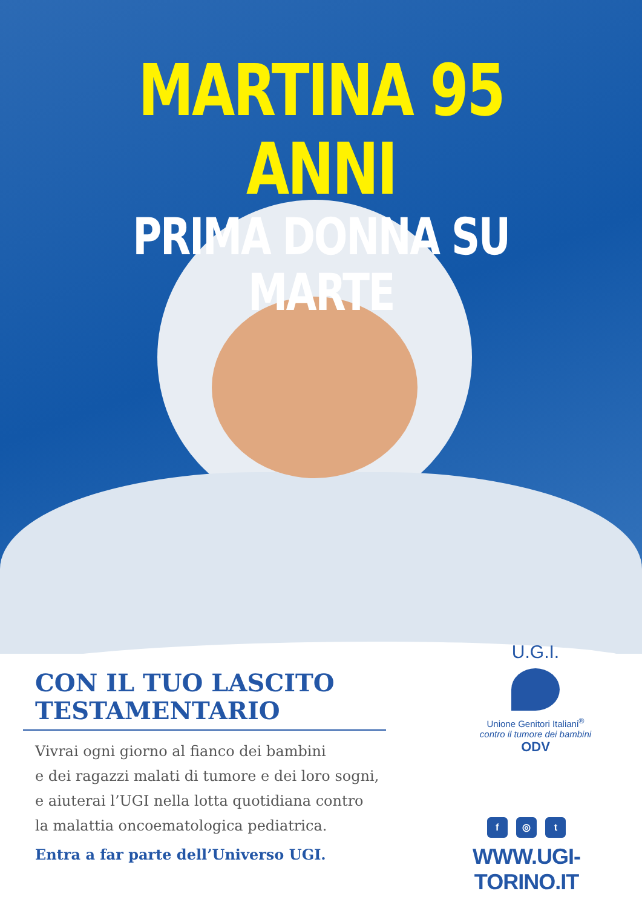MARTINA 95 ANNI
PRIMA DONNA SU MARTE
CON IL TUO LASCITO
TESTAMENTARIO
Vivrai ogni giorno al fianco dei bambini
e dei ragazzi malati di tumore e dei loro sogni,
e aiuterai l’UGI nella lotta quotidiana contro
la malattia oncoematologica pediatrica.
Entra a far parte dell’Universo UGI.
U.G.I.
Unione Genitori Italiani<sup>®</sup>
contro il tumore dei bambini
ODV
f ◎ t
WWW.UGI-TORINO.IT